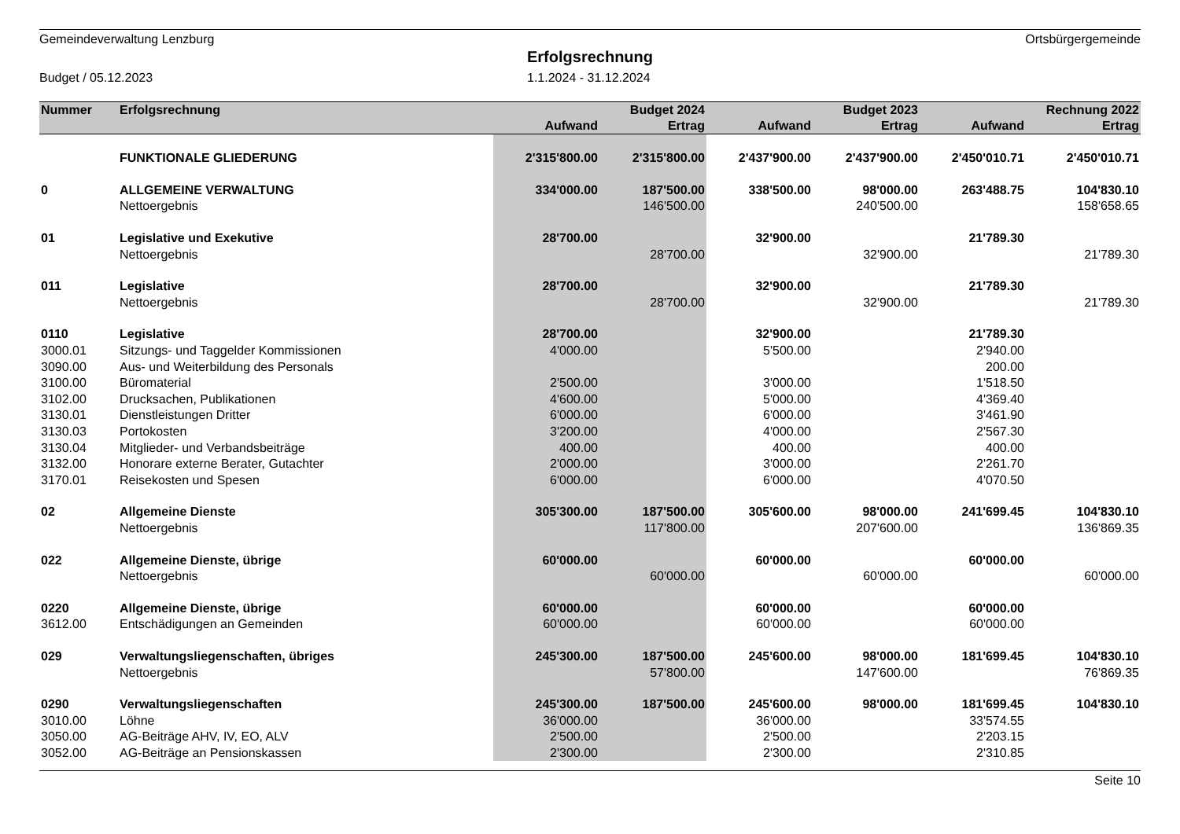Gemeindeverwaltung Lenzburg Ortsbürgergemeinde
Erfolgsrechnung
Budget / 05.12.2023 1.1.2024 - 31.12.2024
| Nummer | Erfolgsrechnung | | Budget 2024 | | Budget 2023 | | Rechnung 2022 |
| --- | --- | --- | --- | --- | --- | --- | --- |
| | | Aufwand | Ertrag | Aufwand | Ertrag | Aufwand | Ertrag |
| | FUNKTIONALE GLIEDERUNG | 2'315'800.00 | 2'315'800.00 | 2'437'900.00 | 2'437'900.00 | 2'450'010.71 | 2'450'010.71 |
| 0 | ALLGEMEINE VERWALTUNG | 334'000.00 | 187'500.00 | 338'500.00 | 98'000.00 | 263'488.75 | 104'830.10 |
| | Nettoergebnis | | 146'500.00 | | 240'500.00 | | 158'658.65 |
| 01 | Legislative und Exekutive | 28'700.00 | | 32'900.00 | | 21'789.30 | |
| | Nettoergebnis | | 28'700.00 | | 32'900.00 | | 21'789.30 |
| 011 | Legislative | 28'700.00 | | 32'900.00 | | 21'789.30 | |
| | Nettoergebnis | | 28'700.00 | | 32'900.00 | | 21'789.30 |
| 0110 | Legislative | 28'700.00 | | 32'900.00 | | 21'789.30 | |
| 3000.01 | Sitzungs- und Taggelder Kommissionen | 4'000.00 | | 5'500.00 | | 2'940.00 | |
| 3090.00 | Aus- und Weiterbildung des Personals | | | | | 200.00 | |
| 3100.00 | Büromaterial | 2'500.00 | | 3'000.00 | | 1'518.50 | |
| 3102.00 | Drucksachen, Publikationen | 4'600.00 | | 5'000.00 | | 4'369.40 | |
| 3130.01 | Dienstleistungen Dritter | 6'000.00 | | 6'000.00 | | 3'461.90 | |
| 3130.03 | Portokosten | 3'200.00 | | 4'000.00 | | 2'567.30 | |
| 3130.04 | Mitglieder- und Verbandsbeiträge | 400.00 | | 400.00 | | 400.00 | |
| 3132.00 | Honorare externe Berater, Gutachter | 2'000.00 | | 3'000.00 | | 2'261.70 | |
| 3170.01 | Reisekosten und Spesen | 6'000.00 | | 6'000.00 | | 4'070.50 | |
| 02 | Allgemeine Dienste | 305'300.00 | 187'500.00 | 305'600.00 | 98'000.00 | 241'699.45 | 104'830.10 |
| | Nettoergebnis | | 117'800.00 | | 207'600.00 | | 136'869.35 |
| 022 | Allgemeine Dienste, übrige | 60'000.00 | | 60'000.00 | | 60'000.00 | |
| | Nettoergebnis | | 60'000.00 | | 60'000.00 | | 60'000.00 |
| 0220 | Allgemeine Dienste, übrige | 60'000.00 | | 60'000.00 | | 60'000.00 | |
| 3612.00 | Entschädigungen an Gemeinden | 60'000.00 | | 60'000.00 | | 60'000.00 | |
| 029 | Verwaltungsliegenschaften, übriges | 245'300.00 | 187'500.00 | 245'600.00 | 98'000.00 | 181'699.45 | 104'830.10 |
| | Nettoergebnis | | 57'800.00 | | 147'600.00 | | 76'869.35 |
| 0290 | Verwaltungsliegenschaften | 245'300.00 | 187'500.00 | 245'600.00 | 98'000.00 | 181'699.45 | 104'830.10 |
| 3010.00 | Löhne | 36'000.00 | | 36'000.00 | | 33'574.55 | |
| 3050.00 | AG-Beiträge AHV, IV, EO, ALV | 2'500.00 | | 2'500.00 | | 2'203.15 | |
| 3052.00 | AG-Beiträge an Pensionskassen | 2'300.00 | | 2'300.00 | | 2'310.85 | |
Seite 10